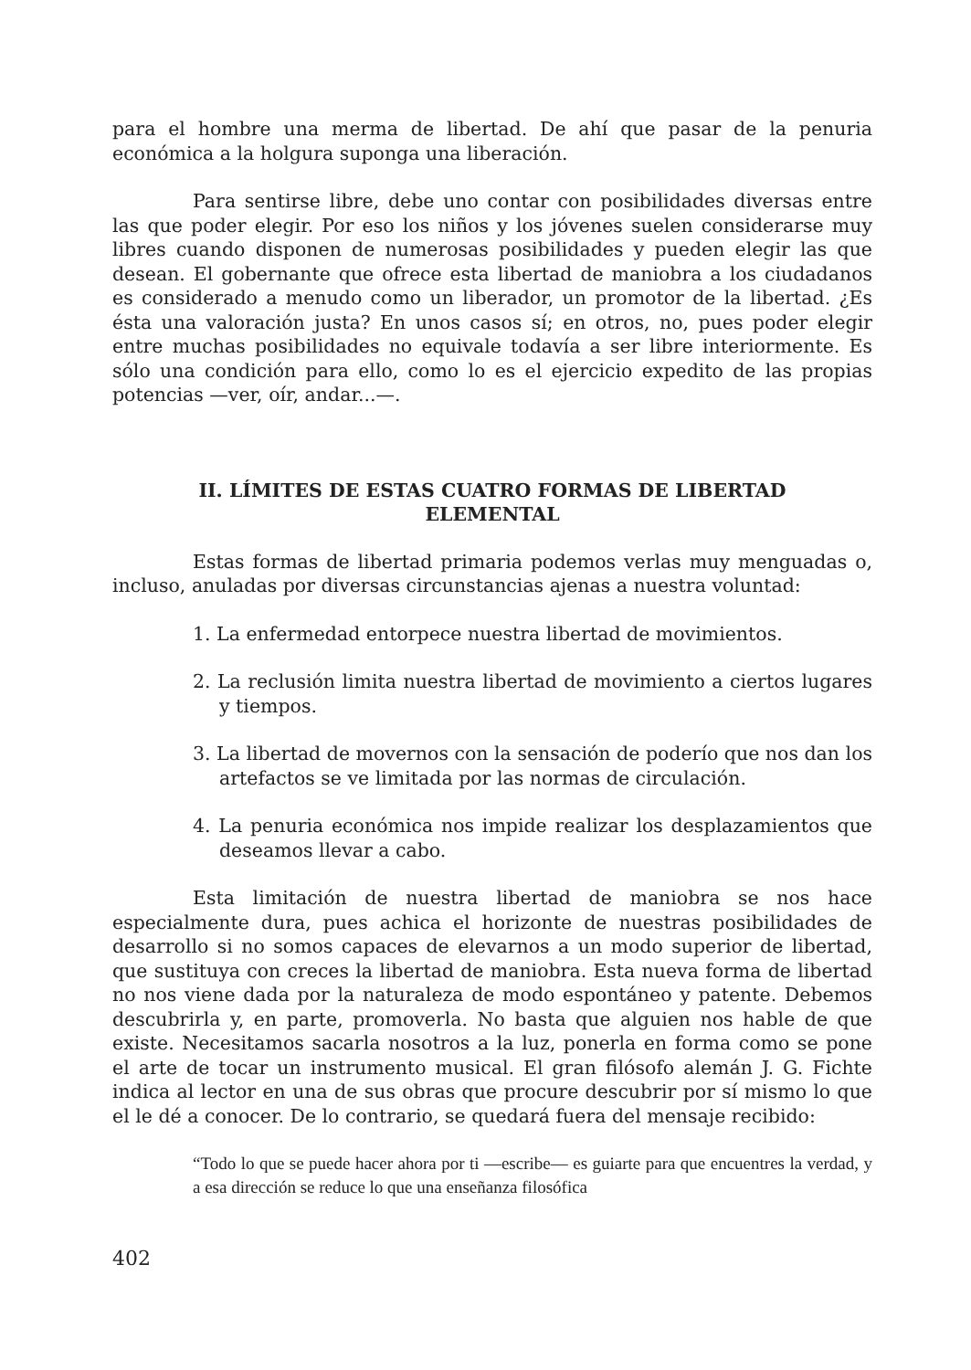para el hombre una merma de libertad. De ahí que pasar de la penuria económica a la holgura suponga una liberación.
Para sentirse libre, debe uno contar con posibilidades diversas entre las que poder elegir. Por eso los niños y los jóvenes suelen considerarse muy libres cuando disponen de numerosas posibilidades y pueden elegir las que desean. El gobernante que ofrece esta libertad de maniobra a los ciudadanos es considerado a menudo como un liberador, un promotor de la libertad. ¿Es ésta una valoración justa? En unos casos sí; en otros, no, pues poder elegir entre muchas posibilidades no equivale todavía a ser libre interiormente. Es sólo una condición para ello, como lo es el ejercicio expedito de las propias potencias —ver, oír, andar...—.
II. LÍMITES DE ESTAS CUATRO FORMAS DE LIBERTAD
ELEMENTAL
Estas formas de libertad primaria podemos verlas muy menguadas o, incluso, anuladas por diversas circunstancias ajenas a nuestra voluntad:
1. La enfermedad entorpece nuestra libertad de movimientos.
2. La reclusión limita nuestra libertad de movimiento a ciertos lugares y tiempos.
3. La libertad de movernos con la sensación de poderío que nos dan los artefactos se ve limitada por las normas de circulación.
4. La penuria económica nos impide realizar los desplazamientos que deseamos llevar a cabo.
Esta limitación de nuestra libertad de maniobra se nos hace especialmente dura, pues achica el horizonte de nuestras posibilidades de desarrollo si no somos capaces de elevarnos a un modo superior de libertad, que sustituya con creces la libertad de maniobra. Esta nueva forma de libertad no nos viene dada por la naturaleza de modo espontáneo y patente. Debemos descubrirla y, en parte, promoverla. No basta que alguien nos hable de que existe. Necesitamos sacarla nosotros a la luz, ponerla en forma como se pone el arte de tocar un instrumento musical. El gran filósofo alemán J. G. Fichte indica al lector en una de sus obras que procure descubrir por sí mismo lo que el le dé a conocer. De lo contrario, se quedará fuera del mensaje recibido:
“Todo lo que se puede hacer ahora por ti —escribe— es guiarte para que encuentres la verdad, y a esa dirección se reduce lo que una enseñanza filosófica
402